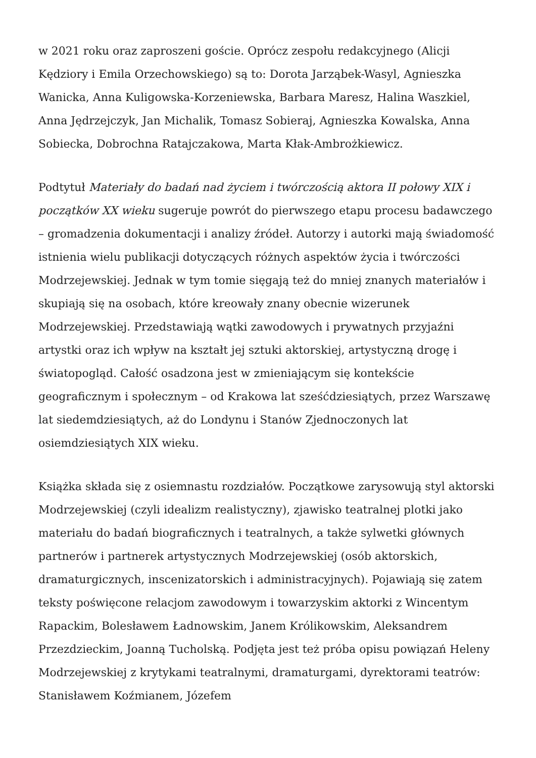w 2021 roku oraz zaproszeni goście. Oprócz zespołu redakcyjnego (Alicji Kędziory i Emila Orzechowskiego) są to: Dorota Jarząbek-Wasyl, Agnieszka Wanicka, Anna Kuligowska-Korzeniewska, Barbara Maresz, Halina Waszkiel, Anna Jędrzejczyk, Jan Michalik, Tomasz Sobieraj, Agnieszka Kowalska, Anna Sobiecka, Dobrochna Ratajczakowa, Marta Kłak-Ambrożkiewicz.
Podtytuł Materiały do badań nad życiem i twórczością aktora II połowy XIX i początków XX wieku sugeruje powrót do pierwszego etapu procesu badawczego – gromadzenia dokumentacji i analizy źródeł. Autorzy i autorki mają świadomość istnienia wielu publikacji dotyczących różnych aspektów życia i twórczości Modrzejewskiej. Jednak w tym tomie sięgają też do mniej znanych materiałów i skupiają się na osobach, które kreowały znany obecnie wizerunek Modrzejewskiej. Przedstawiają wątki zawodowych i prywatnych przyjaźni artystki oraz ich wpływ na kształt jej sztuki aktorskiej, artystyczną drogę i światopogląd. Całość osadzona jest w zmieniającym się kontekście geograficznym i społecznym – od Krakowa lat sześćdziesiątych, przez Warszawę lat siedemdziesiątych, aż do Londynu i Stanów Zjednoczonych lat osiemdziesiątych XIX wieku.
Książka składa się z osiemnastu rozdziałów. Początkowe zarysowują styl aktorski Modrzejewskiej (czyli idealizm realistyczny), zjawisko teatralnej plotki jako materiału do badań biograficznych i teatralnych, a także sylwetki głównych partnerów i partnerek artystycznych Modrzejewskiej (osób aktorskich, dramaturgicznych, inscenizatorskich i administracyjnych). Pojawiają się zatem teksty poświęcone relacjom zawodowym i towarzyskim aktorki z Wincentym Rapackim, Bolesławem Ładnowskim, Janem Królikowskim, Aleksandrem Przezdzieckim, Joanną Tucholską. Podjęta jest też próba opisu powiązań Heleny Modrzejewskiej z krytykami teatralnymi, dramaturgami, dyrektorami teatrów: Stanisławem Koźmianem, Józefem